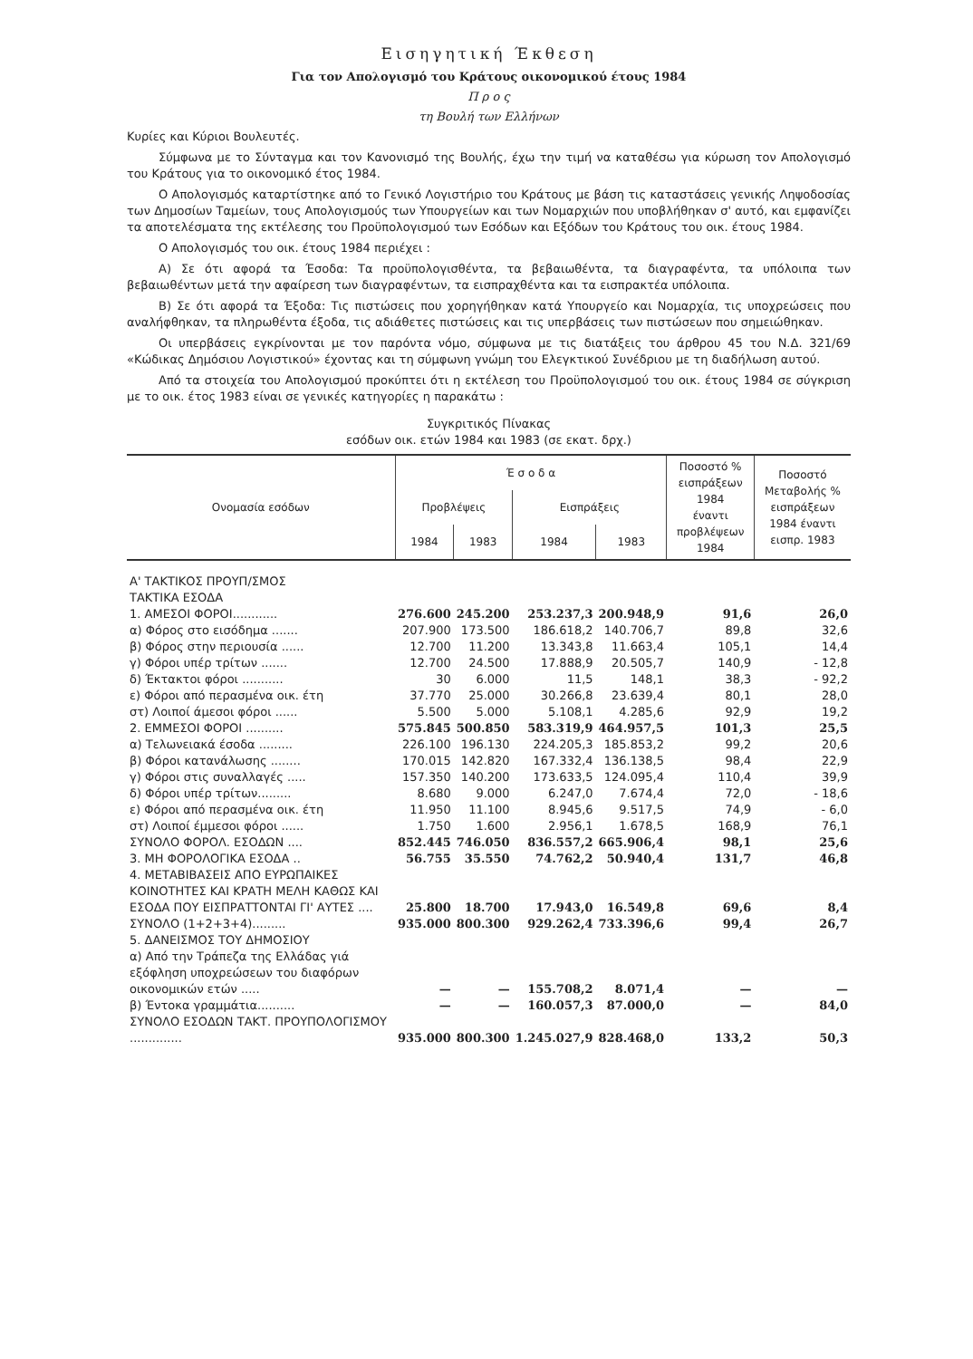Εισηγητική Έκθεση
Για τον Απολογισμό του Κράτους οικονομικού έτους 1984
Π ρ ο ς
τη Βουλή των Ελλήνων
Κυρίες και Κύριοι Βουλευτές.
Σύμφωνα με το Σύνταγμα και τον Κανονισμό της Βουλής, έχω την τιμή να καταθέσω για κύρωση τον Απολογισμό του Κράτους για το οικονομικό έτος 1984.
Ο Απολογισμός καταρτίστηκε από το Γενικό Λογιστήριο του Κράτους με βάση τις καταστάσεις γενικής Ληψοδοσίας των Δημοσίων Ταμείων, τους Απολογισμούς των Υπουργείων και των Νομαρχιών που υποβλήθηκαν σ' αυτό, και εμφανίζει τα αποτελέσματα της εκτέλεσης του Προϋπολογισμού των Εσόδων και Εξόδων του Κράτους του οικ. έτους 1984.
Ο Απολογισμός του οικ. έτους 1984 περιέχει :
Α) Σε ότι αφορά τα Έσοδα: Τα προϋπολογισθέντα, τα βεβαιωθέντα, τα διαγραφέντα, τα υπόλοιπα των βεβαιωθέντων μετά την αφαίρεση των διαγραφέντων, τα εισπραχθέντα και τα εισπρακτέα υπόλοιπα.
Β) Σε ότι αφορά τα Έξοδα: Τις πιστώσεις που χορηγήθηκαν κατά Υπουργείο και Νομαρχία, τις υποχρεώσεις που αναλήφθηκαν, τα πληρωθέντα έξοδα, τις αδιάθετες πιστώσεις και τις υπερβάσεις των πιστώσεων που σημειώθηκαν.
Οι υπερβάσεις εγκρίνονται με τον παρόντα νόμο, σύμφωνα με τις διατάξεις του άρθρου 45 του Ν.Δ. 321/69 «Κώδικας Δημόσιου Λογιστικού» έχοντας και τη σύμφωνη γνώμη του Ελεγκτικού Συνέδριου με τη διαδήλωση αυτού.
Από τα στοιχεία του Απολογισμού προκύπτει ότι η εκτέλεση του Προϋπολογισμού του οικ. έτους 1984 σε σύγκριση με το οικ. έτος 1983 είναι σε γενικές κατηγορίες η παρακάτω :
Συγκριτικός Πίνακας
εσόδων οικ. ετών 1984 και 1983 (σε εκατ. δρχ.)
| Ονομασία εσόδων | Έ σ ο δ α | | | | Ποσοστό % εισπράξεων 1984 έναντι προβλέψεων 1984 | Ποσοστό Μεταβολής % εισπράξεων 1984 έναντι εισπρ. 1983 |
| --- | --- | --- | --- | --- | --- | --- |
| | Προβλέψεις | | Εισπράξεις | | | |
| | 1984 | 1983 | 1984 | 1983 | | |
| Α' ΤΑΚΤΙΚΟΣ ΠΡΟΥΠ/ΣΜΟΣ ΤΑΚΤΙΚΑ ΕΣΟΔΑ | | | | | | |
| 1. ΑΜΕΣΟΙ ΦΟΡΟΙ............ | 276.600 | 245.200 | 253.237,3 | 200.948,9 | 91,6 | 26,0 |
| α) Φόρος στο εισόδημα ....... | 207.900 | 173.500 | 186.618,2 | 140.706,7 | 89,8 | 32,6 |
| β) Φόρος στην περιουσία ...... | 12.700 | 11.200 | 13.343,8 | 11.663,4 | 105,1 | 14,4 |
| γ) Φόροι υπέρ τρίτων ....... | 12.700 | 24.500 | 17.888,9 | 20.505,7 | 140,9 | - 12,8 |
| δ) Έκτακτοι φόροι ........... | 30 | 6.000 | 11,5 | 148,1 | 38,3 | - 92,2 |
| ε) Φόροι από περασμένα οικ. έτη | 37.770 | 25.000 | 30.266,8 | 23.639,4 | 80,1 | 28,0 |
| στ) Λοιποί άμεσοι φόροι ...... | 5.500 | 5.000 | 5.108,1 | 4.285,6 | 92,9 | 19,2 |
| 2. ΕΜΜΕΣΟΙ ΦΟΡΟΙ .......... | 575.845 | 500.850 | 583.319,9 | 464.957,5 | 101,3 | 25,5 |
| α) Τελωνειακά έσοδα ......... | 226.100 | 196.130 | 224.205,3 | 185.853,2 | 99,2 | 20,6 |
| β) Φόροι κατανάλωσης ........ | 170.015 | 142.820 | 167.332,4 | 136.138,5 | 98,4 | 22,9 |
| γ) Φόροι στις συναλλαγές ..... | 157.350 | 140.200 | 173.633,5 | 124.095,4 | 110,4 | 39,9 |
| δ) Φόροι υπέρ τρίτων......... | 8.680 | 9.000 | 6.247,0 | 7.674,4 | 72,0 | - 18,6 |
| ε) Φόροι από περασμένα οικ. έτη | 11.950 | 11.100 | 8.945,6 | 9.517,5 | 74,9 | - 6,0 |
| στ) Λοιποί έμμεσοι φόροι ...... | 1.750 | 1.600 | 2.956,1 | 1.678,5 | 168,9 | 76,1 |
| ΣΥΝΟΛΟ ΦΟΡΟΛ. ΕΣΟΔΩΝ .... | 852.445 | 746.050 | 836.557,2 | 665.906,4 | 98,1 | 25,6 |
| 3. ΜΗ ΦΟΡΟΛΟΓΙΚΑ ΕΣΟΔΑ .. | 56.755 | 35.550 | 74.762,2 | 50.940,4 | 131,7 | 46,8 |
| 4. ΜΕΤΑΒΙΒΑΣΕΙΣ ΑΠΟ ΕΥΡΩΠΑΙΚΕΣ ΚΟΙΝΟΤΗΤΕΣ ΚΑΙ ΚΡΑΤΗ ΜΕΛΗ ΚΑΘΩΣ ΚΑΙ ΕΣΟΔΑ ΠΟΥ ΕΙΣΠΡΑΤΤΟΝΤΑΙ ΓΙ' ΑΥΤΕΣ .... | 25.800 | 18.700 | 17.943,0 | 16.549,8 | 69,6 | 8,4 |
| ΣΥΝΟΛΟ (1+2+3+4)......... | 935.000 | 800.300 | 929.262,4 | 733.396,6 | 99,4 | 26,7 |
| 5. ΔΑΝΕΙΣΜΟΣ ΤΟΥ ΔΗΜΟΣΙΟΥ | | | | | | |
| α) Από την Τράπεζα της Ελλάδας γιά εξόφληση υποχρεώσεων του διαφόρων οικονομικών ετών ..... | — | — | 155.708,2 | 8.071,4 | — | — |
| β) Έντοκα γραμμάτια.......... | — | — | 160.057,3 | 87.000,0 | — | 84,0 |
| ΣΥΝΟΛΟ ΕΣΟΔΩΝ ΤΑΚΤ. ΠΡΟΥΠΟΛΟΓΙΣΜΟΥ .............. | 935.000 | 800.300 | 1.245.027,9 | 828.468,0 | 133,2 | 50,3 |